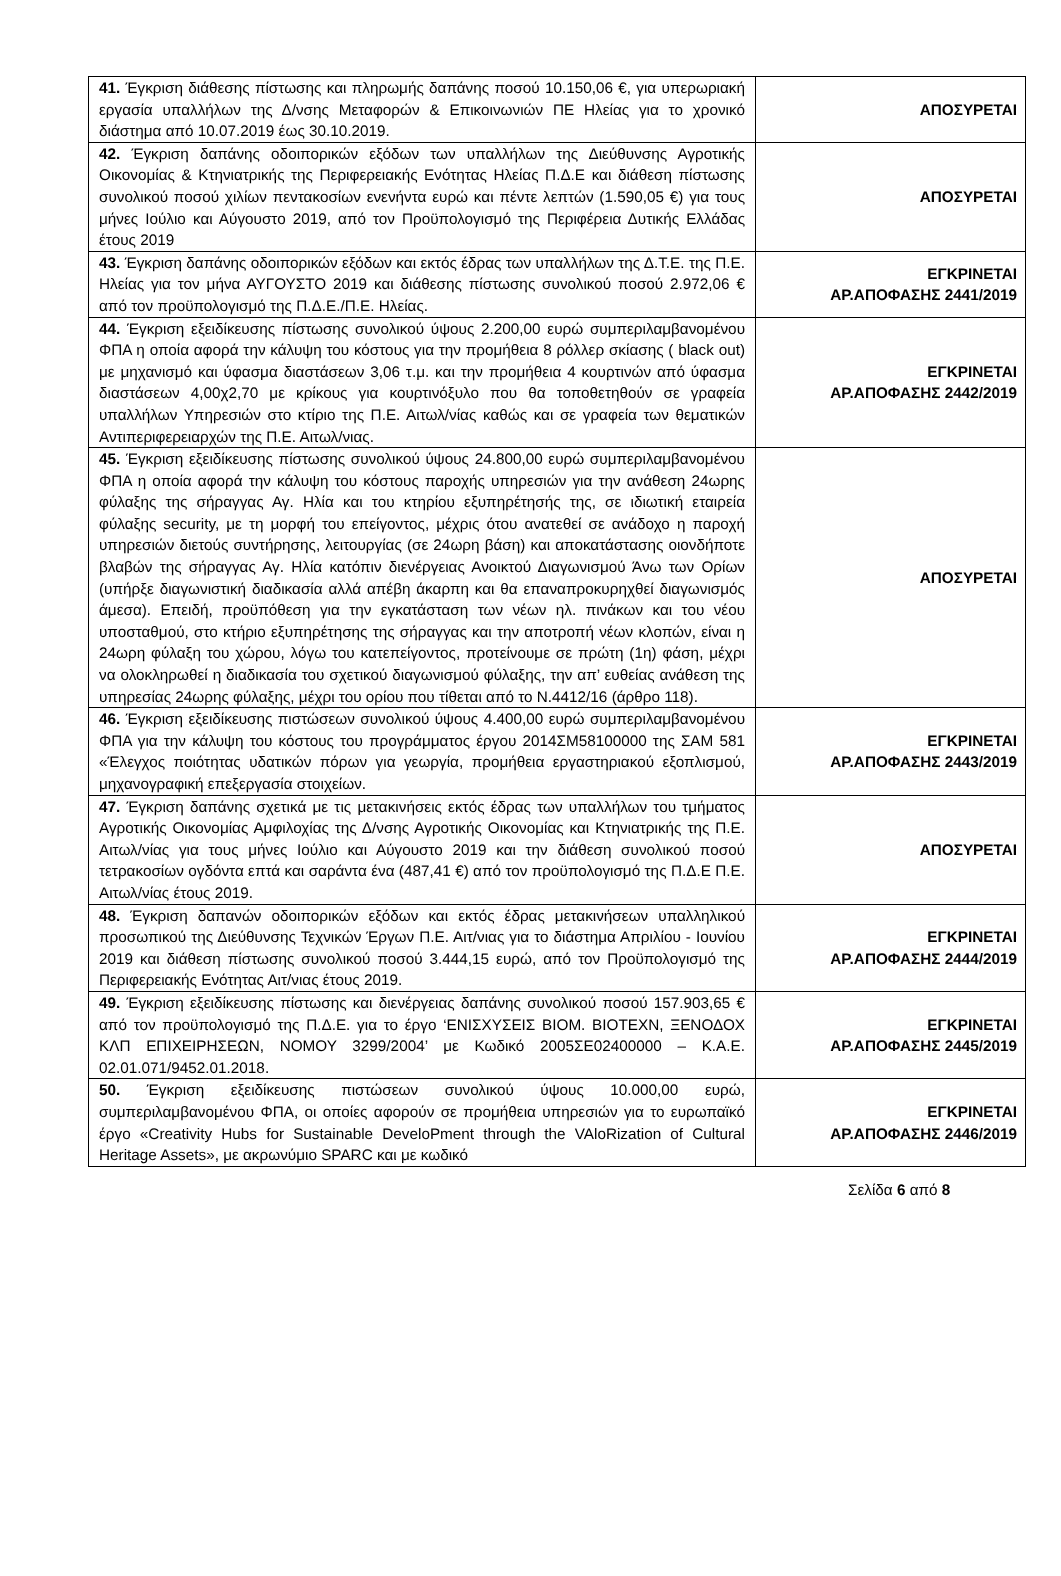| 41. Έγκριση διάθεσης πίστωσης και πληρωμής δαπάνης ποσού 10.150,06 €, για υπερωριακή εργασία υπαλλήλων της Δ/νσης Μεταφορών & Επικοινωνιών ΠΕ Ηλείας για το χρονικό διάστημα από 10.07.2019 έως 30.10.2019. | ΑΠΟΣΥΡΕΤΑΙ |
| 42. Έγκριση δαπάνης οδοιπορικών εξόδων των υπαλλήλων της Διεύθυνσης Αγροτικής Οικονομίας & Κτηνιατρικής της Περιφερειακής Ενότητας Ηλείας Π.Δ.Ε και διάθεση πίστωσης συνολικού ποσού χιλίων πεντακοσίων ενενήντα ευρώ και πέντε λεπτών (1.590,05 €) για τους μήνες Ιούλιο και Αύγουστο 2019, από τον Προϋπολογισμό της Περιφέρεια Δυτικής Ελλάδας έτους 2019 | ΑΠΟΣΥΡΕΤΑΙ |
| 43. Έγκριση δαπάνης οδοιπορικών εξόδων και εκτός έδρας των υπαλλήλων της Δ.Τ.Ε. της Π.Ε. Ηλείας για τον μήνα ΑΥΓΟΥΣΤΟ 2019 και διάθεσης πίστωσης συνολικού ποσού 2.972,06 € από τον προϋπολογισμό της Π.Δ.Ε./Π.Ε. Ηλείας. | ΕΓΚΡΙΝΕΤΑΙ ΑΡ.ΑΠΟΦΑΣΗΣ 2441/2019 |
| 44. Έγκριση εξειδίκευσης πίστωσης συνολικού ύψους 2.200,00 ευρώ συμπεριλαμβανομένου ΦΠΑ η οποία αφορά την κάλυψη του κόστους για την προμήθεια 8 ρόλλερ σκίασης ( black out) με μηχανισμό και ύφασμα διαστάσεων 3,06 τ.μ. και την προμήθεια 4 κουρτινών από ύφασμα διαστάσεων 4,00χ2,70 με κρίκους για κουρτινόξυλο που θα τοποθετηθούν σε γραφεία υπαλλήλων Υπηρεσιών στο κτίριο της Π.Ε. Αιτωλ/νίας καθώς και σε γραφεία των θεματικών Αντιπεριφερειαρχών της Π.Ε. Αιτωλ/νιας. | ΕΓΚΡΙΝΕΤΑΙ ΑΡ.ΑΠΟΦΑΣΗΣ 2442/2019 |
| 45. Έγκριση εξειδίκευσης πίστωσης συνολικού ύψους 24.800,00 ευρώ συμπεριλαμβανομένου ΦΠΑ η οποία αφορά την κάλυψη του κόστους παροχής υπηρεσιών για την ανάθεση 24ωρης φύλαξης της σήραγγας Αγ. Ηλία και του κτηρίου εξυπηρέτησής της, σε ιδιωτική εταιρεία φύλαξης security, με τη μορφή του επείγοντος, μέχρις ότου ανατεθεί σε ανάδοχο η παροχή υπηρεσιών διετούς συντήρησης, λειτουργίας (σε 24ωρη βάση) και αποκατάστασης οιονδήποτε βλαβών της σήραγγας Αγ. Ηλία κατόπιν διενέργειας Ανοικτού Διαγωνισμού Άνω των Ορίων (υπήρξε διαγωνιστική διαδικασία αλλά απέβη άκαρπη και θα επαναπροκυρηχθεί διαγωνισμός άμεσα). Επειδή, προϋπόθεση για την εγκατάσταση των νέων ηλ. πινάκων και του νέου υποσταθμού, στο κτήριο εξυπηρέτησης της σήραγγας και την αποτροπή νέων κλοπών, είναι η 24ωρη φύλαξη του χώρου, λόγω του κατεπείγοντος, προτείνουμε σε πρώτη (1η) φάση, μέχρι να ολοκληρωθεί η διαδικασία του σχετικού διαγωνισμού φύλαξης, την απ’ ευθείας ανάθεση της υπηρεσίας 24ωρης φύλαξης, μέχρι του ορίου που τίθεται από το Ν.4412/16 (άρθρο 118). | ΑΠΟΣΥΡΕΤΑΙ |
| 46. Έγκριση εξειδίκευσης πιστώσεων συνολικού ύψους 4.400,00 ευρώ συμπεριλαμβανομένου ΦΠΑ για την κάλυψη του κόστους του προγράμματος έργου 2014ΣΜ58100000 της ΣΑΜ 581 «Έλεγχος ποιότητας υδατικών πόρων για γεωργία, προμήθεια εργαστηριακού εξοπλισμού, μηχανογραφική επεξεργασία στοιχείων. | ΕΓΚΡΙΝΕΤΑΙ ΑΡ.ΑΠΟΦΑΣΗΣ 2443/2019 |
| 47. Έγκριση δαπάνης σχετικά με τις μετακινήσεις εκτός έδρας των υπαλλήλων του τμήματος Αγροτικής Οικονομίας Αμφιλοχίας της Δ/νσης Αγροτικής Οικονομίας και Κτηνιατρικής της Π.Ε. Αιτωλ/νίας για τους μήνες Ιούλιο και Αύγουστο 2019 και την διάθεση συνολικού ποσού τετρακοσίων ογδόντα επτά και σαράντα ένα (487,41 €) από τον προϋπολογισμό της Π.Δ.Ε Π.Ε. Αιτωλ/νίας έτους 2019. | ΑΠΟΣΥΡΕΤΑΙ |
| 48. Έγκριση δαπανών οδοιπορικών εξόδων και εκτός έδρας μετακινήσεων υπαλληλικού προσωπικού της Διεύθυνσης Τεχνικών Έργων Π.Ε. Αιτ/νιας για το διάστημα Απριλίου - Ιουνίου 2019 και διάθεση πίστωσης συνολικού ποσού 3.444,15 ευρώ, από τον Προϋπολογισμό της Περιφερειακής Ενότητας Αιτ/νιας έτους 2019. | ΕΓΚΡΙΝΕΤΑΙ ΑΡ.ΑΠΟΦΑΣΗΣ 2444/2019 |
| 49. Έγκριση εξειδίκευσης πίστωσης και διενέργειας δαπάνης συνολικού ποσού 157.903,65 € από τον προϋπολογισμό της Π.Δ.Ε. για το έργο ‘ΕΝΙΣΧΥΣΕΙΣ ΒΙΟΜ. ΒΙΟΤΕΧΝ, ΞΕΝΟΔΟΧ ΚΛΠ ΕΠΙΧΕΙΡΗΣΕΩΝ, ΝΟΜΟΥ 3299/2004’ με Κωδικό 2005ΣΕ02400000 – Κ.Α.Ε. 02.01.071/9452.01.2018. | ΕΓΚΡΙΝΕΤΑΙ ΑΡ.ΑΠΟΦΑΣΗΣ 2445/2019 |
| 50. Έγκριση εξειδίκευσης πιστώσεων συνολικού ύψους 10.000,00 ευρώ, συμπεριλαμβανομένου ΦΠΑ, οι οποίες αφορούν σε προμήθεια υπηρεσιών για το ευρωπαϊκό έργο «Creativity Hubs for Sustainable DeveloPment through the VAloRization of Cultural Heritage Assets», με ακρωνύμιο SPARC και με κωδικό | ΕΓΚΡΙΝΕΤΑΙ ΑΡ.ΑΠΟΦΑΣΗΣ 2446/2019 |
Σελίδα 6 από 8